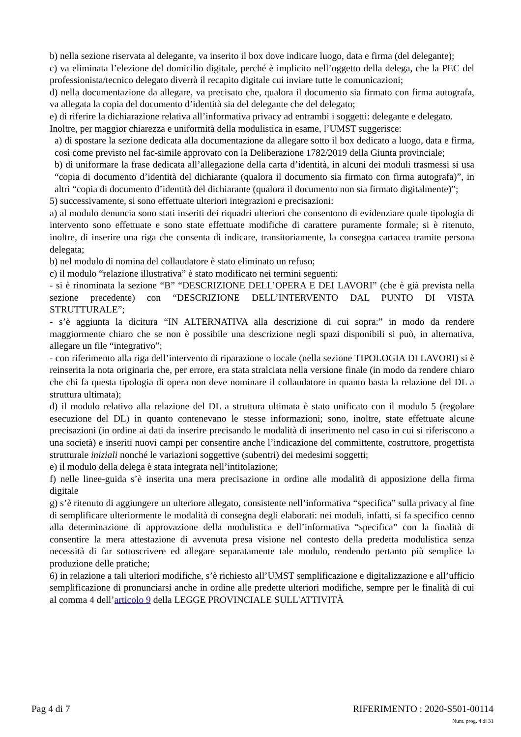b) nella sezione riservata al delegante, va inserito il box dove indicare luogo, data e firma (del delegante);
c) va eliminata l’elezione del domicilio digitale, perché è implicito nell’oggetto della delega, che la PEC del professionista/tecnico delegato diverrà il recapito digitale cui inviare tutte le comunicazioni;
d) nella documentazione da allegare, va precisato che, qualora il documento sia firmato con firma autografa, va allegata la copia del documento d’identità sia del delegante che del delegato;
e) di riferire la dichiarazione relativa all’informativa privacy ad entrambi i soggetti: delegante e delegato.
Inoltre, per maggior chiarezza e uniformità della modulistica in esame, l’UMST suggerisce:
a) di spostare la sezione dedicata alla documentazione da allegare sotto il box dedicato a luogo, data e firma, così come previsto nel fac-simile approvato con la Deliberazione 1782/2019 della Giunta provinciale;
b) di uniformare la frase dedicata all’allegazione della carta d’identità, in alcuni dei moduli trasmessi si usa “copia di documento d’identità del dichiarante (qualora il documento sia firmato con firma autografa)”, in altri “copia di documento d’identità del dichiarante (qualora il documento non sia firmato digitalmente)”;
5) successivamente, si sono effettuate ulteriori integrazioni e precisazioni:
a) al modulo denuncia sono stati inseriti dei riquadri ulteriori che consentono di evidenziare quale tipologia di intervento sono effettuate e sono state effettuate modifiche di carattere puramente formale; si è ritenuto, inoltre, di inserire una riga che consenta di indicare, transitoriamente, la consegna cartacea tramite persona delegata;
b) nel modulo di nomina del collaudatore è stato eliminato un refuso;
c) il modulo “relazione illustrativa” è stato modificato nei termini seguenti:
- si è rinominata la sezione “B” “DESCRIZIONE DELL’OPERA E DEI LAVORI” (che è già prevista nella sezione precedente) con “DESCRIZIONE DELL’INTERVENTO DAL PUNTO DI VISTA STRUTTURALE”;
- s’è aggiunta la dicitura “IN ALTERNATIVA alla descrizione di cui sopra:” in modo da rendere maggiormente chiaro che se non è possibile una descrizione negli spazi disponibili si può, in alternativa, allegare un file “integrativo”;
- con riferimento alla riga dell’intervento di riparazione o locale (nella sezione TIPOLOGIA DI LAVORI) si è reinserita la nota originaria che, per errore, era stata stralciata nella versione finale (in modo da rendere chiaro che chi fa questa tipologia di opera non deve nominare il collaudatore in quanto basta la relazione del DL a struttura ultimata);
d) il modulo relativo alla relazione del DL a struttura ultimata è stato unificato con il modulo 5 (regolare esecuzione del DL) in quanto contenevano le stesse informazioni; sono, inoltre, state effettuate alcune precisazioni (in ordine ai dati da inserire precisando le modalità di inserimento nel caso in cui si riferiscono a una società) e inseriti nuovi campi per consentire anche l’indicazione del committente, costruttore, progettista strutturale iniziali nonché le variazioni soggettive (subentri) dei medesimi soggetti;
e) il modulo della delega è stata integrata nell’intitolazione;
f) nelle linee-guida s’è inserita una mera precisazione in ordine alle modalità di apposizione della firma digitale
g) s’è ritenuto di aggiungere un ulteriore allegato, consistente nell’informativa “specifica” sulla privacy al fine di semplificare ulteriormente le modalità di consegna degli elaborati: nei moduli, infatti, si fa specifico cenno alla determinazione di approvazione della modulistica e dell’informativa “specifica” con la finalità di consentire la mera attestazione di avvenuta presa visione nel contesto della predetta modulistica senza necessità di far sottoscrivere ed allegare separatamente tale modulo, rendendo pertanto più semplice la produzione delle pratiche;
6) in relazione a tali ulteriori modifiche, s’è richiesto all’UMST semplificazione e digitalizzazione e all’ufficio semplificazione di pronunciarsi anche in ordine alle predette ulteriori modifiche, sempre per le finalità di cui al comma 4 dell’articolo 9 della LEGGE PROVINCIALE SULL'ATTIVITÀ
Pag 4 di 7 RIFERIMENTO : 2020-S501-00114
Num. prog. 4 di 31